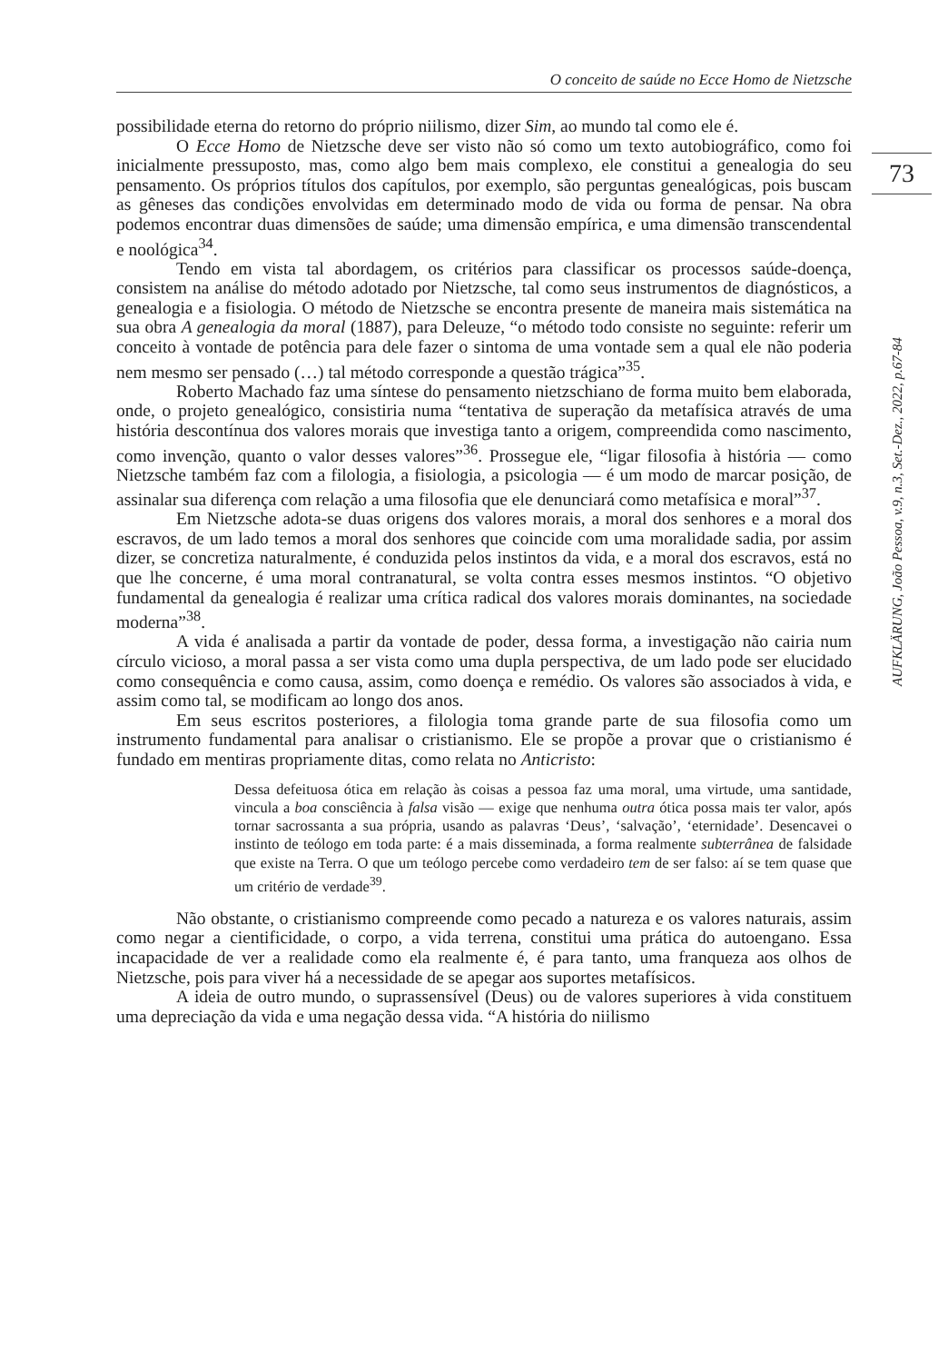O conceito de saúde no Ecce Homo de Nietzsche
73
AUFKLÄRUNG, João Pessoa, v.9, n.3, Set.-Dez., 2022, p.67-84
possibilidade eterna do retorno do próprio niilismo, dizer Sim, ao mundo tal como ele é.
O Ecce Homo de Nietzsche deve ser visto não só como um texto autobiográfico, como foi inicialmente pressuposto, mas, como algo bem mais complexo, ele constitui a genealogia do seu pensamento. Os próprios títulos dos capítulos, por exemplo, são perguntas genealógicas, pois buscam as gêneses das condições envolvidas em determinado modo de vida ou forma de pensar. Na obra podemos encontrar duas dimensões de saúde; uma dimensão empírica, e uma dimensão transcendental e noológica<sup>34</sup>.
Tendo em vista tal abordagem, os critérios para classificar os processos saúde-doença, consistem na análise do método adotado por Nietzsche, tal como seus instrumentos de diagnósticos, a genealogia e a fisiologia. O método de Nietzsche se encontra presente de maneira mais sistemática na sua obra A genealogia da moral (1887), para Deleuze, “o método todo consiste no seguinte: referir um conceito à vontade de potência para dele fazer o sintoma de uma vontade sem a qual ele não poderia nem mesmo ser pensado (…) tal método corresponde a questão trágica”<sup>35</sup>.
Roberto Machado faz uma síntese do pensamento nietzschiano de forma muito bem elaborada, onde, o projeto genealógico, consistiria numa “tentativa de superação da metafísica através de uma história descontínua dos valores morais que investiga tanto a origem, compreendida como nascimento, como invenção, quanto o valor desses valores”<sup>36</sup>. Prossegue ele, “ligar filosofia à história — como Nietzsche também faz com a filologia, a fisiologia, a psicologia — é um modo de marcar posição, de assinalar sua diferença com relação a uma filosofia que ele denunciará como metafísica e moral”<sup>37</sup>.
Em Nietzsche adota-se duas origens dos valores morais, a moral dos senhores e a moral dos escravos, de um lado temos a moral dos senhores que coincide com uma moralidade sadia, por assim dizer, se concretiza naturalmente, é conduzida pelos instintos da vida, e a moral dos escravos, está no que lhe concerne, é uma moral contranatural, se volta contra esses mesmos instintos. “O objetivo fundamental da genealogia é realizar uma crítica radical dos valores morais dominantes, na sociedade moderna”<sup>38</sup>.
A vida é analisada a partir da vontade de poder, dessa forma, a investigação não cairia num círculo vicioso, a moral passa a ser vista como uma dupla perspectiva, de um lado pode ser elucidado como consequência e como causa, assim, como doença e remédio. Os valores são associados à vida, e assim como tal, se modificam ao longo dos anos.
Em seus escritos posteriores, a filologia toma grande parte de sua filosofia como um instrumento fundamental para analisar o cristianismo. Ele se propõe a provar que o cristianismo é fundado em mentiras propriamente ditas, como relata no Anticristo:
Dessa defeituosa ótica em relação às coisas a pessoa faz uma moral, uma virtude, uma santidade, vincula a boa consciência à falsa visão — exige que nenhuma outra ótica possa mais ter valor, após tornar sacrossanta a sua própria, usando as palavras ‘Deus’, ‘salvação’, ‘eternidade’. Desencavei o instinto de teólogo em toda parte: é a mais disseminada, a forma realmente subterrânea de falsidade que existe na Terra. O que um teólogo percebe como verdadeiro tem de ser falso: aí se tem quase que um critério de verdade<sup>39</sup>.
Não obstante, o cristianismo compreende como pecado a natureza e os valores naturais, assim como negar a cientificidade, o corpo, a vida terrena, constitui uma prática do autoengano. Essa incapacidade de ver a realidade como ela realmente é, é para tanto, uma franqueza aos olhos de Nietzsche, pois para viver há a necessidade de se apegar aos suportes metafísicos.
A ideia de outro mundo, o suprassensível (Deus) ou de valores superiores à vida constituem uma depreciação da vida e uma negação dessa vida. “A história do niilismo